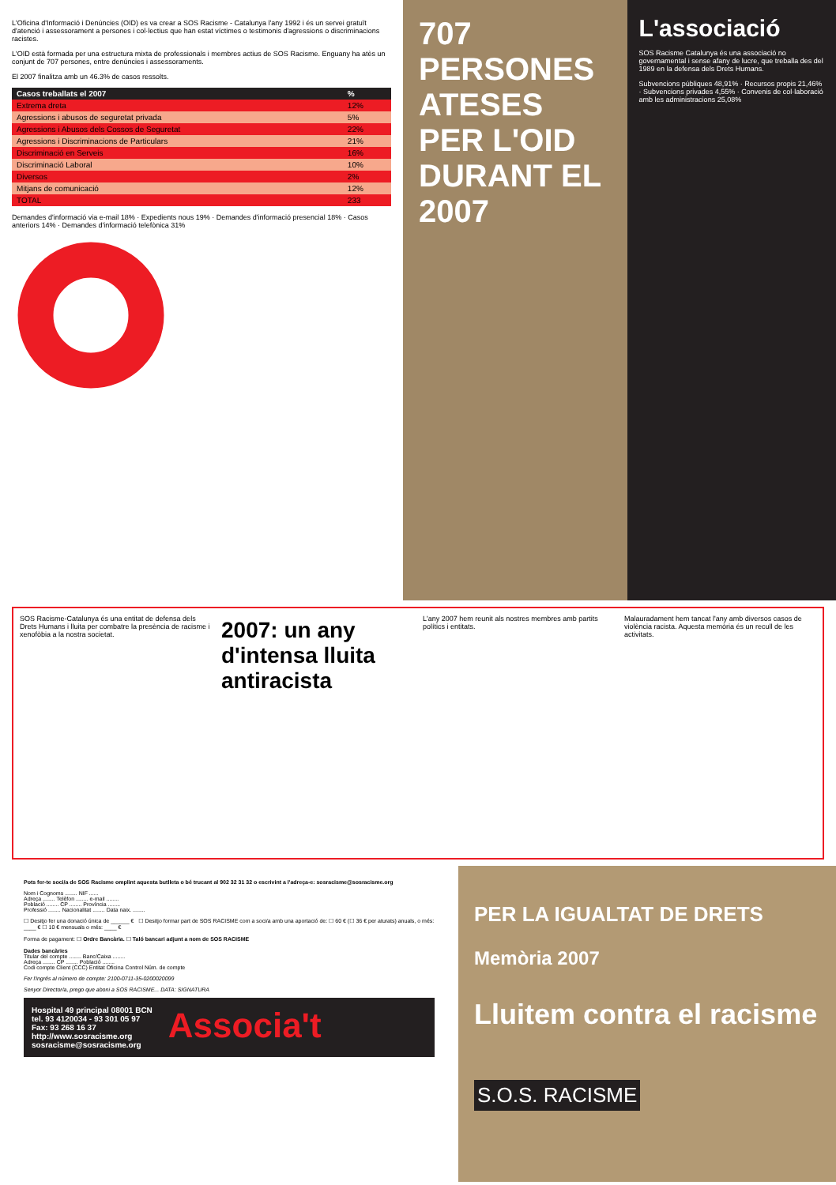L'Oficina d'Informació i Denúncies (OID) es va crear a SOS Racisme - Catalunya l'any 1992 i és un servei gratuït d'atenció i assessorament a persones i col·lectius que han estat víctimes o testimonis d'agressions o discriminacions racistes.
L'OID està formada per una estructura mixta de professionals i membres actius de SOS Racisme. Enguany ha atès un conjunt de 707 persones, entre denúncies i assessoraments.
El 2007 finalitza amb un 46.3% de casos ressolts.
| Casos treballats el 2007 | % |
| --- | --- |
| Extrema dreta | 12% |
| Agressions i abusos de seguretat privada | 5% |
| Agressions i Abusos dels Cossos de Seguretat | 22% |
| Agressions i Discriminacions de Particulars | 21% |
| Discriminació en Serveis | 16% |
| Discriminació Laboral | 10% |
| Diversos | 2% |
| Mitjans de comunicació | 12% |
| TOTAL | 233 |
Demandes d'informació via e-mail 18% · Expedients nous 19% · Demandes d'informació presencial 18% · Casos anteriors 14% · Demandes d'informació telefònica 31%
707 PERSONES ATESES PER L'OID DURANT EL 2007
L'associació
SOS Racisme Catalunya és una associació no governamental i sense afany de lucre, que treballa des del 1989 en la defensa dels Drets Humans.
Subvencions públiques 48,91% · Recursos propis 21,46% · Subvencions privades 4,55% · Convenis de col·laboració amb les administracions 25,08%
SOS Racisme-Catalunya és una entitat de defensa dels Drets Humans i lluita per combatre la presència de racisme i xenofòbia a la nostra societat.
2007: un any d'intensa lluita antiracista
L'any 2007 hem reunit als nostres membres amb partits polítics i entitats.
Malauradament hem tancat l'any amb diversos casos de violència racista. Aquesta memòria és un recull de les activitats.
Pots fer-te soci/a de SOS Racisme omplint aquesta butlleta o bé trucant al 902 32 31 32 o escrivint a l'adreça-e: sosracisme@sosracisme.org
Nom i Cognoms ........ NIF ......
Adreça ........ Telèfon ........ e-mail ........
Població ........ CP ........ Província ........
Professió ........ Nacionalitat ........ Data naix. ........
☐ Desitjo fer una donació única de ______ € ☐ Desitjo formar part de SOS RACISME com a soci/a amb una aportació de: ☐ 60 € (☐ 36 € per aturats) anuals, o més: ____ € ☐ 10 € mensuals o més: ____ €
Forma de pagament: ☐ Ordre Bancària. ☐ Taló bancari adjunt a nom de SOS RACISME
Dades bancàries
Titular del compte ........ Banc/Caixa ........
Adreça ........ CP ........ Població ........
Codi compte Client (CCC) Entitat Oficina Control Núm. de compte
Fer l'ingrés al número de compte: 2100-0711-35-0200020099
Senyor Director/a, prego que aboni a SOS RACISME... DATA: SIGNATURA
Hospital 49 principal 08001 BCN
tel. 93 4120034 - 93 301 05 97
Fax: 93 268 16 37
http://www.sosracisme.org
sosracisme@sosracisme.org
Associa't
PER LA IGUALTAT DE DRETS
Memòria 2007
Lluitem contra el racisme
S.O.S. RACISME